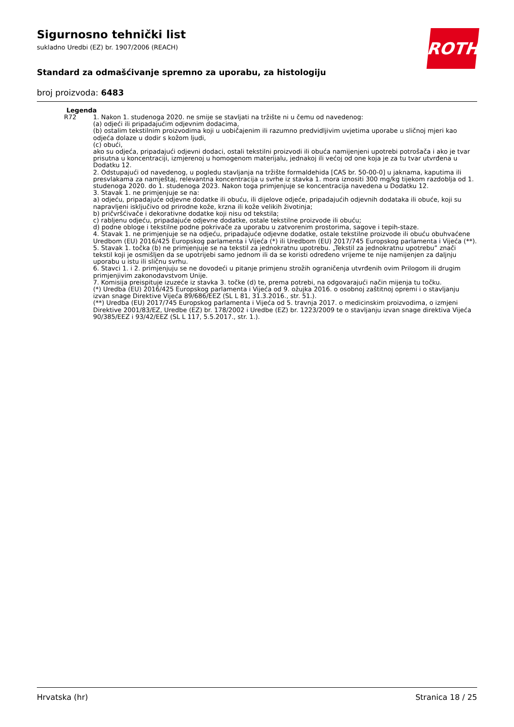ROTH
Sigurnosno tehnički list
sukladno Uredbi (EZ) br. 1907/2006 (REACH)
Standard za odmašćivanje spremno za uporabu, za histologiju
broj proizvoda: 6483
Legenda
| R72 | 1. Nakon 1. studenoga 2020. ne smije se stavljati na tržište ni u čemu od navedenog: (a) odjeći ili pripadajućim odjevnim dodacima, (b) ostalim tekstilnim proizvodima koji u uobičajenim ili razumno predvidljivim uvjetima uporabe u sličnoj mjeri kao odjeća dolaze u dodir s kožom ljudi, (c) obući, ako su odjeća, pripadajući odjevni dodaci, ostali tekstilni proizvodi ili obuća namijenjeni upotrebi potrošača i ako je tvar prisutna u koncentraciji, izmjerenoj u homogenom materijalu, jednakoj ili većoj od one koja je za tu tvar utvrđena u Dodatku 12. 2. Odstupajući od navedenog, u pogledu stavljanja na tržište formaldehida [CAS br. 50-00-0] u jaknama, kaputima ili presvlakama za namještaj, relevantna koncentracija u svrhe iz stavka 1. mora iznositi 300 mg/kg tijekom razdoblja od 1. studenoga 2020. do 1. studenoga 2023. Nakon toga primjenjuje se koncentracija navedena u Dodatku 12. 3. Stavak 1. ne primjenjuje se na: a) odjeću, pripadajuće odjevne dodatke ili obuću, ili dijelove odjeće, pripadajućih odjevnih dodataka ili obuće, koji su napravljeni isključivo od prirodne kože, krzna ili kože velikih životinja; b) pričvršćivače i dekorativne dodatke koji nisu od tekstila; c) rabljenu odjeću, pripadajuće odjevne dodatke, ostale tekstilne proizvode ili obuću; d) podne obloge i tekstilne podne pokrivače za uporabu u zatvorenim prostorima, sagove i tepih-staze. 4. Stavak 1. ne primjenjuje se na odjeću, pripadajuće odjevne dodatke, ostale tekstilne proizvode ili obuću obuhvaćene Uredbom (EU) 2016/425 Europskog parlamenta i Vijeća (*) ili Uredbom (EU) 2017/745 Europskog parlamenta i Vijeća (**). 5. Stavak 1. točka (b) ne primjenjuje se na tekstil za jednokratnu upotrebu. „Tekstil za jednokratnu upotrebu” znači tekstil koji je osmišljen da se upotrijebi samo jednom ili da se koristi određeno vrijeme te nije namijenjen za daljnju uporabu u istu ili sličnu svrhu. 6. Stavci 1. i 2. primjenjuju se ne dovodeći u pitanje primjenu strožih ograničenja utvrđenih ovim Prilogom ili drugim primjenjivim zakonodavstvom Unije. 7. Komisija preispituje izuzeće iz stavka 3. točke (d) te, prema potrebi, na odgovarajući način mijenja tu točku. (*) Uredba (EU) 2016/425 Europskog parlamenta i Vijeća od 9. ožujka 2016. o osobnoj zaštitnoj opremi i o stavljanju izvan snage Direktive Vijeća 89/686/EEZ (SL L 81, 31.3.2016., str. 51.). (**) Uredba (EU) 2017/745 Europskog parlamenta i Vijeća od 5. travnja 2017. o medicinskim proizvodima, o izmjeni Direktive 2001/83/EZ, Uredbe (EZ) br. 178/2002 i Uredbe (EZ) br. 1223/2009 te o stavljanju izvan snage direktiva Vijeća 90/385/EEZ i 93/42/EEZ (SL L 117, 5.5.2017., str. 1.). |
Hrvatska (hr) Stranica 18 / 25